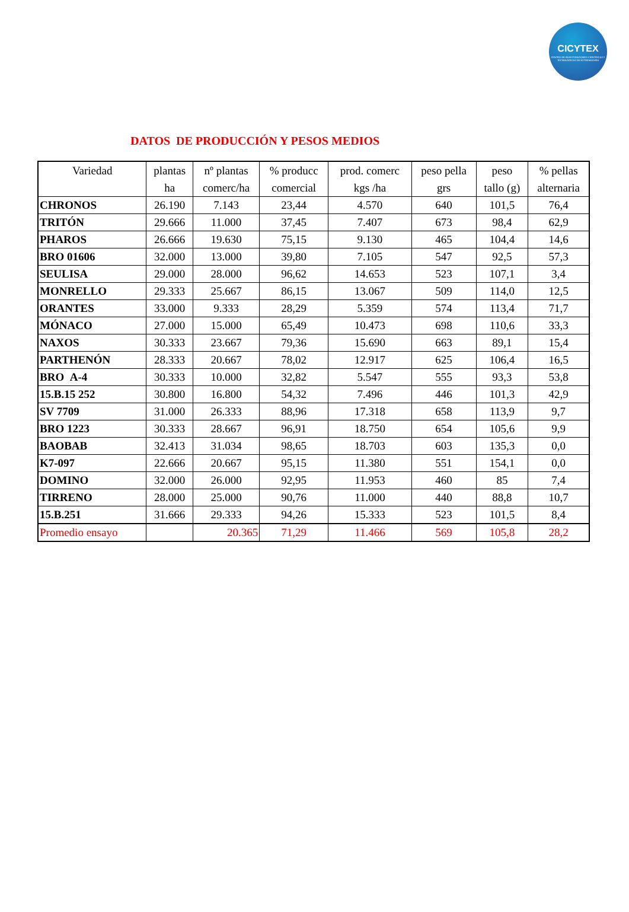CICYTEX
CENTRO DE INVESTIGACIONES CIENTÍFICAS Y TECNOLÓGICAS DE EXTREMADURA
DATOS DE PRODUCCIÓN Y PESOS MEDIOS
| Variedad | plantas ha | nº plantas comerc/ha | % producc comercial | prod. comerc kgs /ha | peso pella grs | peso tallo (g) | % pellas alternaria |
| --- | --- | --- | --- | --- | --- | --- | --- |
| CHRONOS | 26.190 | 7.143 | 23,44 | 4.570 | 640 | 101,5 | 76,4 |
| TRITÓN | 29.666 | 11.000 | 37,45 | 7.407 | 673 | 98,4 | 62,9 |
| PHAROS | 26.666 | 19.630 | 75,15 | 9.130 | 465 | 104,4 | 14,6 |
| BRO 01606 | 32.000 | 13.000 | 39,80 | 7.105 | 547 | 92,5 | 57,3 |
| SEULISA | 29.000 | 28.000 | 96,62 | 14.653 | 523 | 107,1 | 3,4 |
| MONRELLO | 29.333 | 25.667 | 86,15 | 13.067 | 509 | 114,0 | 12,5 |
| ORANTES | 33.000 | 9.333 | 28,29 | 5.359 | 574 | 113,4 | 71,7 |
| MÓNACO | 27.000 | 15.000 | 65,49 | 10.473 | 698 | 110,6 | 33,3 |
| NAXOS | 30.333 | 23.667 | 79,36 | 15.690 | 663 | 89,1 | 15,4 |
| PARTHENÓN | 28.333 | 20.667 | 78,02 | 12.917 | 625 | 106,4 | 16,5 |
| BRO A-4 | 30.333 | 10.000 | 32,82 | 5.547 | 555 | 93,3 | 53,8 |
| 15.B.15 252 | 30.800 | 16.800 | 54,32 | 7.496 | 446 | 101,3 | 42,9 |
| SV 7709 | 31.000 | 26.333 | 88,96 | 17.318 | 658 | 113,9 | 9,7 |
| BRO 1223 | 30.333 | 28.667 | 96,91 | 18.750 | 654 | 105,6 | 9,9 |
| BAOBAB | 32.413 | 31.034 | 98,65 | 18.703 | 603 | 135,3 | 0,0 |
| K7-097 | 22.666 | 20.667 | 95,15 | 11.380 | 551 | 154,1 | 0,0 |
| DOMINO | 32.000 | 26.000 | 92,95 | 11.953 | 460 | 85 | 7,4 |
| TIRRENO | 28.000 | 25.000 | 90,76 | 11.000 | 440 | 88,8 | 10,7 |
| 15.B.251 | 31.666 | 29.333 | 94,26 | 15.333 | 523 | 101,5 | 8,4 |
| Promedio ensayo | | 20.365 | 71,29 | 11.466 | 569 | 105,8 | 28,2 |